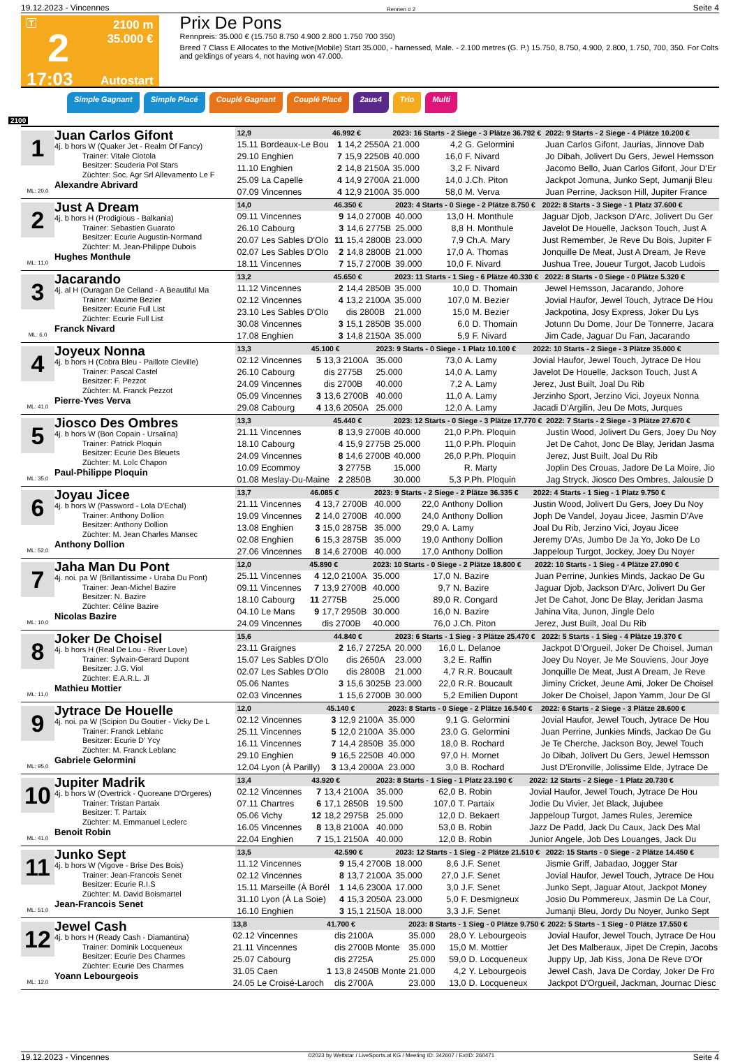19.12.2023 - Vincennes Rennen # 2 Seite 4
T
2
17:03
2100 m
35.000 €
Autostart
Prix De Pons
Rennpreis: 35.000 € (15.750 8.750 4.900 2.800 1.750 700 350)
Breed 7 Class E Allocates to the Motive(Mobile) Start 35.000, - harnessed, Male. - 2.100 metres (G. P.) 15.750, 8.750, 4.900, 2.800, 1.750, 700, 350. For Colts and geldings of years 4, not having won 47.000.
Simple Gagnant Simple Placé Couplé Gagnant Couplé Placé 2aus4 Trio Multi
2100
1
ML: 20,0
Juan Carlos Gifont
4j. b hors W (Quaker Jet - Realm Of Fancy)
Trainer: Vitale Ciotola
Besitzer: Scuderia Pol Stars
Züchter: Soc. Agr Srl Allevamento Le F
Alexandre Abrivard
| 12,9 | 46.992 € | | 2023: 16 Starts - 2 Siege - 3 Plätze 36.792 € | | | | 2022: 9 Starts - 2 Siege - 4 Plätze 10.200 € |
| 15.11 Bordeaux-Le Bou | 1 | 14,2 2550A | 21.000 | 4,2 | G. Gelormini | | Juan Carlos Gifont, Jaurias, Jinnove Dab |
| 29.10 Enghien | 7 | 15,9 2250B | 40.000 | 16,0 | F. Nivard | | Jo Dibah, Jolivert Du Gers, Jewel Hemsson |
| 11.10 Enghien | 2 | 14,8 2150A | 35.000 | 3,2 | F. Nivard | | Jacomo Bello, Juan Carlos Gifont, Jour D'Er |
| 25.09 La Capelle | 4 | 14,9 2700A | 21.000 | 14,0 | J.Ch. Piton | | Jackpot Jomuna, Junko Sept, Jumanji Bleu |
| 07.09 Vincennes | 4 | 12,9 2100A | 35.000 | 58,0 | M. Verva | | Juan Perrine, Jackson Hill, Jupiter France |
2
ML: 11,0
Just A Dream
4j. b hors H (Prodigious - Balkania)
Trainer: Sebastien Guarato
Besitzer: Ecurie Augustin-Normand
Züchter: M. Jean-Philippe Dubois
Hughes Monthule
| 14,0 | 46.350 € | | 2023: 4 Starts - 0 Siege - 2 Plätze 8.750 € | | | | 2022: 8 Starts - 3 Siege - 1 Platz 37.600 € |
| 09.11 Vincennes | 9 | 14,0 2700B | 40.000 | 13,0 | H. Monthule | | Jaguar Djob, Jackson D'Arc, Jolivert Du Ger |
| 26.10 Cabourg | 3 | 14,6 2775B | 25.000 | 8,8 | H. Monthule | | Javelot De Houelle, Jackson Touch, Just A |
| 20.07 Les Sables D'Olo | 11 | 15,4 2800B | 23.000 | 7,9 | Ch.A. Mary | | Just Remember, Je Reve Du Bois, Jupiter F |
| 02.07 Les Sables D'Olo | 2 | 14,8 2800B | 21.000 | 17,0 | A. Thomas | | Jonquille De Meat, Just A Dream, Je Reve |
| 18.11 Vincennes | 7 | 15,7 2700B | 39.000 | 10,0 | F. Nivard | | Jushua Tree, Joueur Turgot, Jacob Ludois |
3
ML: 6,0
Jacarando
4j. al H (Ouragan De Celland - A Beautiful Ma
Trainer: Maxime Bezier
Besitzer: Ecurie Full List
Züchter: Ecurie Full List
Franck Nivard
| 13,2 | 45.650 € | | 2023: 11 Starts - 1 Sieg - 6 Plätze 40.330 € | | | | 2022: 8 Starts - 0 Siege - 0 Plätze 5.320 € |
| 11.12 Vincennes | 2 | 14,4 2850B | 35.000 | 10,0 | D. Thomain | | Jewel Hemsson, Jacarando, Johore |
| 02.12 Vincennes | 4 | 13,2 2100A | 35.000 | 107,0 | M. Bezier | | Jovial Haufor, Jewel Touch, Jytrace De Hou |
| 23.10 Les Sables D'Olo | | dis 2800B | 21.000 | 15,0 | M. Bezier | | Jackpotina, Josy Express, Joker Du Lys |
| 30.08 Vincennes | 3 | 15,1 2850B | 35.000 | 6,0 | D. Thomain | | Jotunn Du Dome, Jour De Tonnerre, Jacara |
| 17.08 Enghien | 3 | 14,8 2150A | 35.000 | 5,9 | F. Nivard | | Jim Cade, Jaguar Du Fan, Jacarando |
4
ML: 41,0
Joyeux Nonna
4j. b hors H (Cobra Bleu - Paillote Cleville)
Trainer: Pascal Castel
Besitzer: F. Pezzot
Züchter: M. Franck Pezzot
Pierre-Yves Verva
| 13,3 | 45.100 € | | 2023: 9 Starts - 0 Siege - 1 Platz 10.100 € | | | | 2022: 10 Starts - 2 Siege - 3 Plätze 35.000 € |
| 02.12 Vincennes | 5 | 13,3 2100A | 35.000 | 73,0 | A. Lamy | | Jovial Haufor, Jewel Touch, Jytrace De Hou |
| 26.10 Cabourg | | dis 2775B | 25.000 | 14,0 | A. Lamy | | Javelot De Houelle, Jackson Touch, Just A |
| 24.09 Vincennes | | dis 2700B | 40.000 | 7,2 | A. Lamy | | Jerez, Just Built, Joal Du Rib |
| 05.09 Vincennes | 3 | 13,6 2700B | 40.000 | 11,0 | A. Lamy | | Jerzinho Sport, Jerzino Vici, Joyeux Nonna |
| 29.08 Cabourg | 4 | 13,6 2050A | 25.000 | 12,0 | A. Lamy | | Jacadi D'Argilin, Jeu De Mots, Jurques |
5
ML: 35,0
Jiosco Des Ombres
4j. b hors W (Bon Copain - Ursalina)
Trainer: Patrick Ploquin
Besitzer: Ecurie Des Bleuets
Züchter: M. Loïc Chapon
Paul-Philippe Ploquin
| 13,3 | 45.440 € | | 2023: 12 Starts - 0 Siege - 3 Plätze 17.770 € | | | | 2022: 7 Starts - 2 Siege - 3 Plätze 27.670 € |
| 21.11 Vincennes | 8 | 13,9 2700B | 40.000 | 21,0 | P.Ph. Ploquin | | Justin Wood, Jolivert Du Gers, Joey Du Noy |
| 18.10 Cabourg | 4 | 15,9 2775B | 25.000 | 11,0 | P.Ph. Ploquin | | Jet De Cahot, Jonc De Blay, Jeridan Jasma |
| 24.09 Vincennes | 8 | 14,6 2700B | 40.000 | 26,0 | P.Ph. Ploquin | | Jerez, Just Built, Joal Du Rib |
| 10.09 Ecommoy | 3 | 2775B | 15.000 | | R. Marty | | Joplin Des Crouas, Jadore De La Moire, Jio |
| 01.08 Meslay-Du-Maine | 2 | 2850B | 30.000 | 5,3 | P.Ph. Ploquin | | Jag Stryck, Jiosco Des Ombres, Jalousie D |
6
ML: 52,0
Joyau Jicee
4j. b hors W (Password - Lola D'Echal)
Trainer: Anthony Dollion
Besitzer: Anthony Dollion
Züchter: M. Jean Charles Mansec
Anthony Dollion
| 13,7 | 46.085 € | | 2023: 9 Starts - 2 Siege - 2 Plätze 36.335 € | | | | 2022: 4 Starts - 1 Sieg - 1 Platz 9.750 € |
| 21.11 Vincennes | 4 | 13,7 2700B | 40.000 | 22,0 | Anthony Dollion | | Justin Wood, Jolivert Du Gers, Joey Du Noy |
| 19.09 Vincennes | 2 | 14,0 2700B | 40.000 | 24,0 | Anthony Dollion | | Joph De Vandel, Joyau Jicee, Jasmin D'Ave |
| 13.08 Enghien | 3 | 15,0 2875B | 35.000 | 29,0 | A. Lamy | | Joal Du Rib, Jerzino Vici, Joyau Jicee |
| 02.08 Enghien | 6 | 15,3 2875B | 35.000 | 19,0 | Anthony Dollion | | Jeremy D'As, Jumbo De Ja Yo, Joko De Lo |
| 27.06 Vincennes | 8 | 14,6 2700B | 40.000 | 17,0 | Anthony Dollion | | Jappeloup Turgot, Jockey, Joey Du Noyer |
7
ML: 10,0
Jaha Man Du Pont
4j. noi. pa W (Brillantissime - Uraba Du Pont)
Trainer: Jean-Michel Bazire
Besitzer: N. Bazire
Züchter: Céline Bazire
Nicolas Bazire
| 12,0 | 45.890 € | | 2023: 10 Starts - 0 Siege - 2 Plätze 18.800 € | | | | 2022: 10 Starts - 1 Sieg - 4 Plätze 27.090 € |
| 25.11 Vincennes | 4 | 12,0 2100A | 35.000 | 17,0 | N. Bazire | | Juan Perrine, Junkies Minds, Jackao De Gu |
| 09.11 Vincennes | 7 | 13,9 2700B | 40.000 | 9,7 | N. Bazire | | Jaguar Djob, Jackson D'Arc, Jolivert Du Ger |
| 18.10 Cabourg | 11 | 2775B | 25.000 | 89,0 | R. Congard | | Jet De Cahot, Jonc De Blay, Jeridan Jasma |
| 04.10 Le Mans | 9 | 17,7 2950B | 30.000 | 16,0 | N. Bazire | | Jahina Vita, Junon, Jingle Delo |
| 24.09 Vincennes | | dis 2700B | 40.000 | 76,0 | J.Ch. Piton | | Jerez, Just Built, Joal Du Rib |
8
ML: 11,0
Joker De Choisel
4j. b hors H (Real De Lou - River Love)
Trainer: Sylvain-Gerard Dupont
Besitzer: J.G. Viol
Züchter: E.A.R.L. Jl
Mathieu Mottier
| 15,6 | 44.840 € | | 2023: 6 Starts - 1 Sieg - 3 Plätze 25.470 € | | | | 2022: 5 Starts - 1 Sieg - 4 Plätze 19.370 € |
| 23.11 Graignes | 2 | 16,7 2725A | 20.000 | 16,0 | L. Delanoe | | Jackpot D'Orgueil, Joker De Choisel, Juman |
| 15.07 Les Sables D'Olo | | dis 2650A | 23.000 | 3,2 | E. Raffin | | Joey Du Noyer, Je Me Souviens, Jour Joye |
| 02.07 Les Sables D'Olo | | dis 2800B | 21.000 | 4,7 | R.R. Boucault | | Jonquille De Meat, Just A Dream, Je Reve |
| 05.06 Nantes | 3 | 15,6 3025B | 23.000 | 22,0 | R.R. Boucault | | Jiminy Cricket, Jeune Ami, Joker De Choisel |
| 02.03 Vincennes | 1 | 15,6 2700B | 30.000 | 5,2 | Emilien Dupont | | Joker De Choisel, Japon Yamm, Jour De Gl |
9
ML: 95,0
Jytrace De Houelle
4j. noi. pa W (Scipion Du Goutier - Vicky De L
Trainer: Franck Leblanc
Besitzer: Ecurie D' Ycy
Züchter: M. Franck Leblanc
Gabriele Gelormini
| 12,0 | 45.140 € | | 2023: 8 Starts - 0 Siege - 2 Plätze 16.540 € | | | | 2022: 6 Starts - 2 Siege - 3 Plätze 28.600 € |
| 02.12 Vincennes | 3 | 12,9 2100A | 35.000 | 9,1 | G. Gelormini | | Jovial Haufor, Jewel Touch, Jytrace De Hou |
| 25.11 Vincennes | 5 | 12,0 2100A | 35.000 | 23,0 | G. Gelormini | | Juan Perrine, Junkies Minds, Jackao De Gu |
| 16.11 Vincennes | 7 | 14,4 2850B | 35.000 | 18,0 | B. Rochard | | Je Te Cherche, Jackson Boy, Jewel Touch |
| 29.10 Enghien | 9 | 16,5 2250B | 40.000 | 97,0 | H. Mornet | | Jo Dibah, Jolivert Du Gers, Jewel Hemsson |
| 12.04 Lyon (À Parilly) | 3 | 13,4 2000A | 23.000 | 3,0 | B. Rochard | | Just D'Eronville, Jolissime Elde, Jytrace De |
10
ML: 41,0
Jupiter Madrik
4j. b hors W (Overtrick - Quoreane D'Orgeres)
Trainer: Tristan Partaix
Besitzer: T. Partaix
Züchter: M. Emmanuel Leclerc
Benoit Robin
| 13,4 | 43.920 € | | 2023: 8 Starts - 1 Sieg - 1 Platz 23.190 € | | | | 2022: 12 Starts - 2 Siege - 1 Platz 20.730 € |
| 02.12 Vincennes | 7 | 13,4 2100A | 35.000 | 62,0 | B. Robin | | Jovial Haufor, Jewel Touch, Jytrace De Hou |
| 07.11 Chartres | 6 | 17,1 2850B | 19.500 | 107,0 | T. Partaix | | Jodie Du Vivier, Jet Black, Jujubee |
| 05.06 Vichy | 12 | 18,2 2975B | 25.000 | 12,0 | D. Bekaert | | Jappeloup Turgot, James Rules, Jeremice |
| 16.05 Vincennes | 8 | 13,8 2100A | 40.000 | 53,0 | B. Robin | | Jazz De Padd, Jack Du Caux, Jack Des Mal |
| 22.04 Enghien | 7 | 15,1 2150A | 40.000 | 12,0 | B. Robin | | Junior Angele, Job Des Louanges, Jack Du |
11
ML: 51,0
Junko Sept
4j. b hors W (Vigove - Brise Des Bois)
Trainer: Jean-Francois Senet
Besitzer: Ecurie R.I.S
Züchter: M. David Boismartel
Jean-Francois Senet
| 13,5 | 42.590 € | | 2023: 12 Starts - 1 Sieg - 2 Plätze 21.510 € | | | | 2022: 15 Starts - 0 Siege - 2 Plätze 14.450 € |
| 11.12 Vincennes | 9 | 15,4 2700B | 18.000 | 8,6 | J.F. Senet | | Jismie Griff, Jabadao, Jogger Star |
| 02.12 Vincennes | 8 | 13,7 2100A | 35.000 | 27,0 | J.F. Senet | | Jovial Haufor, Jewel Touch, Jytrace De Hou |
| 15.11 Marseille (À Borél | 1 | 14,6 2300A | 17.000 | 3,0 | J.F. Senet | | Junko Sept, Jaguar Atout, Jackpot Money |
| 31.10 Lyon (À La Soie) | 4 | 15,3 2050A | 23.000 | 5,0 | F. Desmigneux | | Josio Du Pommereux, Jasmin De La Cour, |
| 16.10 Enghien | 3 | 15,1 2150A | 18.000 | 3,3 | J.F. Senet | | Jumanji Bleu, Jordy Du Noyer, Junko Sept |
12
ML: 12,0
Jewel Cash
4j. b hors H (Ready Cash - Diamantina)
Trainer: Dominik Locqueneux
Besitzer: Ecurie Des Charmes
Züchter: Ecurie Des Charmes
Yoann Lebourgeois
| 13,8 | 41.700 € | | 2023: 8 Starts - 1 Sieg - 0 Plätze 9.750 € | | | | 2022: 5 Starts - 1 Sieg - 0 Plätze 17.550 € |
| 02.12 Vincennes | | dis 2100A | 35.000 | 28,0 | Y. Lebourgeois | | Jovial Haufor, Jewel Touch, Jytrace De Hou |
| 21.11 Vincennes | | dis 2700B Monte | 35.000 | 15,0 | M. Mottier | | Jet Des Malberaux, Jipet De Crepin, Jacobs |
| 25.07 Cabourg | | dis 2725A | 25.000 | 59,0 | D. Locqueneux | | Juppy Up, Jab Kiss, Jona De Reve D'Or |
| 31.05 Caen | 1 | 13,8 2450B Monte | 21.000 | 4,2 | Y. Lebourgeois | | Jewel Cash, Java De Corday, Joker De Fro |
| 24.05 Le Croisé-Laroch | | dis 2700A | 23.000 | 13,0 | D. Locqueneux | | Jackpot D'Orgueil, Jackman, Journac Diesc |
19.12.2023 - Vincennes ©2023 by Wettstar / LiveSports.at KG / Meeting ID: 342607 / ExtID: 260471 Seite 4